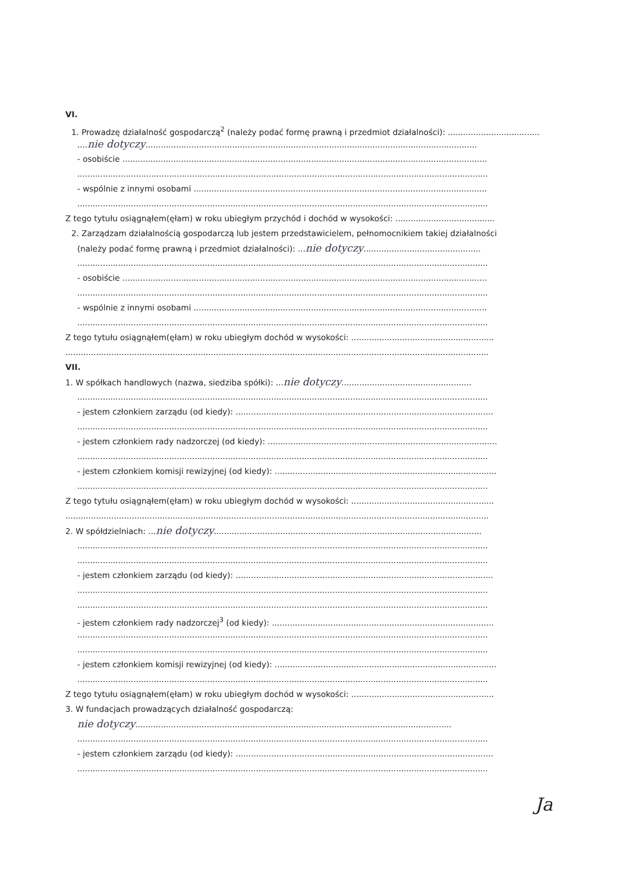VI.
1. Prowadzę działalność gospodarczą<sup>2</sup> (należy podać formę prawną i przedmiot działalności): ....................................
....nie dotyczy..................................................................................................................................
- osobiście ...............................................................................................................................................
.................................................................................................................................................................
- wspólnie z innymi osobami ...................................................................................................................
.................................................................................................................................................................
Z tego tytułu osiągnąłem(ęłam) w roku ubiegłym przychód i dochód w wysokości: .......................................
2. Zarządzam działalnością gospodarczą lub jestem przedstawicielem, pełnomocnikiem takiej działalności
(należy podać formę prawną i przedmiot działalności): ...nie dotyczy..............................................
.................................................................................................................................................................
- osobiście ...............................................................................................................................................
.................................................................................................................................................................
- wspólnie z innymi osobami ...................................................................................................................
.................................................................................................................................................................
Z tego tytułu osiągnąłem(ęłam) w roku ubiegłym dochód w wysokości: ........................................................
......................................................................................................................................................................
VII.
1. W spółkach handlowych (nazwa, siedziba spółki): ...nie dotyczy...................................................
.................................................................................................................................................................
- jestem członkiem zarządu (od kiedy): .....................................................................................................
.................................................................................................................................................................
- jestem członkiem rady nadzorczej (od kiedy): ..........................................................................................
.................................................................................................................................................................
- jestem członkiem komisji rewizyjnej (od kiedy): .......................................................................................
.................................................................................................................................................................
Z tego tytułu osiągnąłem(ęłam) w roku ubiegłym dochód w wysokości: ........................................................
......................................................................................................................................................................
2. W spółdzielniach: ...nie dotyczy.........................................................................................................
.................................................................................................................................................................
.................................................................................................................................................................
- jestem członkiem zarządu (od kiedy): .....................................................................................................
.................................................................................................................................................................
.................................................................................................................................................................
- jestem członkiem rady nadzorczej<sup>3</sup> (od kiedy): .......................................................................................
.................................................................................................................................................................
.................................................................................................................................................................
- jestem członkiem komisji rewizyjnej (od kiedy): .......................................................................................
.................................................................................................................................................................
Z tego tytułu osiągnąłem(ęłam) w roku ubiegłym dochód w wysokości: ........................................................
3. W fundacjach prowadzących działalność gospodarczą:
nie dotyczy............................................................................................................................
.................................................................................................................................................................
- jestem członkiem zarządu (od kiedy): .....................................................................................................
.................................................................................................................................................................
Ja